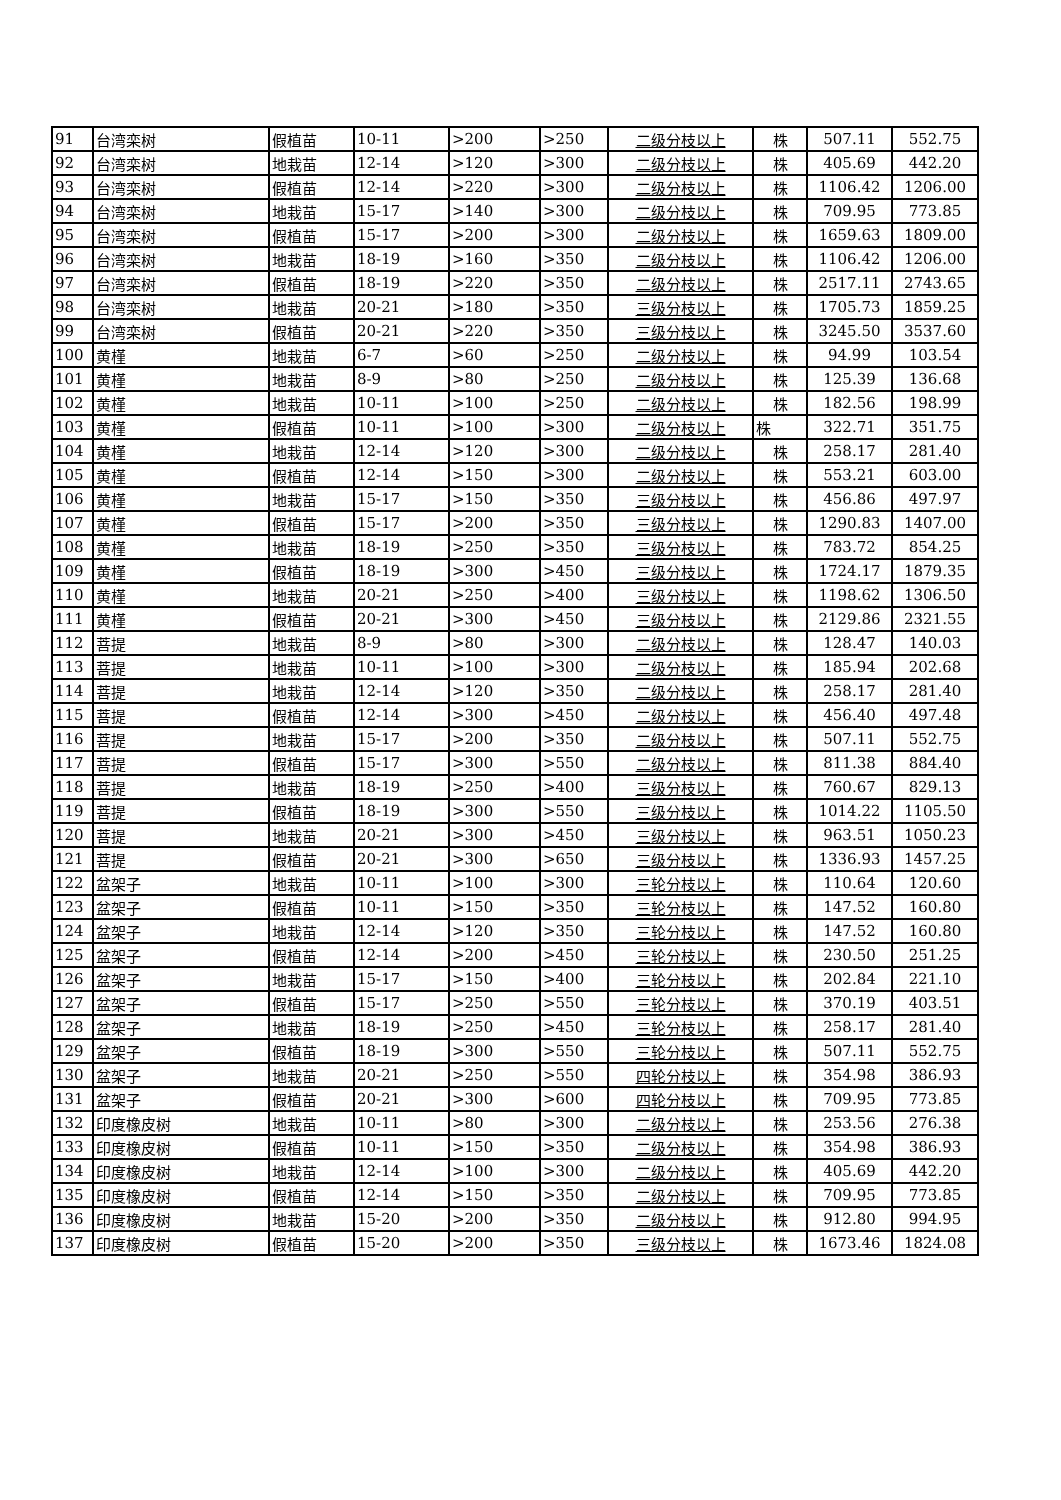| 91 | 台湾栾树 | 假植苗 | 10-11 | >200 | >250 | 二级分枝以上 | 株 | 507.11 | 552.75 |
| 92 | 台湾栾树 | 地栽苗 | 12-14 | >120 | >300 | 二级分枝以上 | 株 | 405.69 | 442.20 |
| 93 | 台湾栾树 | 假植苗 | 12-14 | >220 | >300 | 二级分枝以上 | 株 | 1106.42 | 1206.00 |
| 94 | 台湾栾树 | 地栽苗 | 15-17 | >140 | >300 | 二级分枝以上 | 株 | 709.95 | 773.85 |
| 95 | 台湾栾树 | 假植苗 | 15-17 | >200 | >300 | 二级分枝以上 | 株 | 1659.63 | 1809.00 |
| 96 | 台湾栾树 | 地栽苗 | 18-19 | >160 | >350 | 二级分枝以上 | 株 | 1106.42 | 1206.00 |
| 97 | 台湾栾树 | 假植苗 | 18-19 | >220 | >350 | 二级分枝以上 | 株 | 2517.11 | 2743.65 |
| 98 | 台湾栾树 | 地栽苗 | 20-21 | >180 | >350 | 三级分枝以上 | 株 | 1705.73 | 1859.25 |
| 99 | 台湾栾树 | 假植苗 | 20-21 | >220 | >350 | 三级分枝以上 | 株 | 3245.50 | 3537.60 |
| 100 | 黄槿 | 地栽苗 | 6-7 | >60 | >250 | 二级分枝以上 | 株 | 94.99 | 103.54 |
| 101 | 黄槿 | 地栽苗 | 8-9 | >80 | >250 | 二级分枝以上 | 株 | 125.39 | 136.68 |
| 102 | 黄槿 | 地栽苗 | 10-11 | >100 | >250 | 二级分枝以上 | 株 | 182.56 | 198.99 |
| 103 | 黄槿 | 假植苗 | 10-11 | >100 | >300 | 二级分枝以上 | 株 | 322.71 | 351.75 |
| 104 | 黄槿 | 地栽苗 | 12-14 | >120 | >300 | 二级分枝以上 | 株 | 258.17 | 281.40 |
| 105 | 黄槿 | 假植苗 | 12-14 | >150 | >300 | 二级分枝以上 | 株 | 553.21 | 603.00 |
| 106 | 黄槿 | 地栽苗 | 15-17 | >150 | >350 | 三级分枝以上 | 株 | 456.86 | 497.97 |
| 107 | 黄槿 | 假植苗 | 15-17 | >200 | >350 | 三级分枝以上 | 株 | 1290.83 | 1407.00 |
| 108 | 黄槿 | 地栽苗 | 18-19 | >250 | >350 | 三级分枝以上 | 株 | 783.72 | 854.25 |
| 109 | 黄槿 | 假植苗 | 18-19 | >300 | >450 | 三级分枝以上 | 株 | 1724.17 | 1879.35 |
| 110 | 黄槿 | 地栽苗 | 20-21 | >250 | >400 | 三级分枝以上 | 株 | 1198.62 | 1306.50 |
| 111 | 黄槿 | 假植苗 | 20-21 | >300 | >450 | 三级分枝以上 | 株 | 2129.86 | 2321.55 |
| 112 | 菩提 | 地栽苗 | 8-9 | >80 | >300 | 二级分枝以上 | 株 | 128.47 | 140.03 |
| 113 | 菩提 | 地栽苗 | 10-11 | >100 | >300 | 二级分枝以上 | 株 | 185.94 | 202.68 |
| 114 | 菩提 | 地栽苗 | 12-14 | >120 | >350 | 二级分枝以上 | 株 | 258.17 | 281.40 |
| 115 | 菩提 | 假植苗 | 12-14 | >300 | >450 | 二级分枝以上 | 株 | 456.40 | 497.48 |
| 116 | 菩提 | 地栽苗 | 15-17 | >200 | >350 | 二级分枝以上 | 株 | 507.11 | 552.75 |
| 117 | 菩提 | 假植苗 | 15-17 | >300 | >550 | 二级分枝以上 | 株 | 811.38 | 884.40 |
| 118 | 菩提 | 地栽苗 | 18-19 | >250 | >400 | 三级分枝以上 | 株 | 760.67 | 829.13 |
| 119 | 菩提 | 假植苗 | 18-19 | >300 | >550 | 三级分枝以上 | 株 | 1014.22 | 1105.50 |
| 120 | 菩提 | 地栽苗 | 20-21 | >300 | >450 | 三级分枝以上 | 株 | 963.51 | 1050.23 |
| 121 | 菩提 | 假植苗 | 20-21 | >300 | >650 | 三级分枝以上 | 株 | 1336.93 | 1457.25 |
| 122 | 盆架子 | 地栽苗 | 10-11 | >100 | >300 | 三轮分枝以上 | 株 | 110.64 | 120.60 |
| 123 | 盆架子 | 假植苗 | 10-11 | >150 | >350 | 三轮分枝以上 | 株 | 147.52 | 160.80 |
| 124 | 盆架子 | 地栽苗 | 12-14 | >120 | >350 | 三轮分枝以上 | 株 | 147.52 | 160.80 |
| 125 | 盆架子 | 假植苗 | 12-14 | >200 | >450 | 三轮分枝以上 | 株 | 230.50 | 251.25 |
| 126 | 盆架子 | 地栽苗 | 15-17 | >150 | >400 | 三轮分枝以上 | 株 | 202.84 | 221.10 |
| 127 | 盆架子 | 假植苗 | 15-17 | >250 | >550 | 三轮分枝以上 | 株 | 370.19 | 403.51 |
| 128 | 盆架子 | 地栽苗 | 18-19 | >250 | >450 | 三轮分枝以上 | 株 | 258.17 | 281.40 |
| 129 | 盆架子 | 假植苗 | 18-19 | >300 | >550 | 三轮分枝以上 | 株 | 507.11 | 552.75 |
| 130 | 盆架子 | 地栽苗 | 20-21 | >250 | >550 | 四轮分枝以上 | 株 | 354.98 | 386.93 |
| 131 | 盆架子 | 假植苗 | 20-21 | >300 | >600 | 四轮分枝以上 | 株 | 709.95 | 773.85 |
| 132 | 印度橡皮树 | 地栽苗 | 10-11 | >80 | >300 | 二级分枝以上 | 株 | 253.56 | 276.38 |
| 133 | 印度橡皮树 | 假植苗 | 10-11 | >150 | >350 | 二级分枝以上 | 株 | 354.98 | 386.93 |
| 134 | 印度橡皮树 | 地栽苗 | 12-14 | >100 | >300 | 二级分枝以上 | 株 | 405.69 | 442.20 |
| 135 | 印度橡皮树 | 假植苗 | 12-14 | >150 | >350 | 二级分枝以上 | 株 | 709.95 | 773.85 |
| 136 | 印度橡皮树 | 地栽苗 | 15-20 | >200 | >350 | 二级分枝以上 | 株 | 912.80 | 994.95 |
| 137 | 印度橡皮树 | 假植苗 | 15-20 | >200 | >350 | 三级分枝以上 | 株 | 1673.46 | 1824.08 |